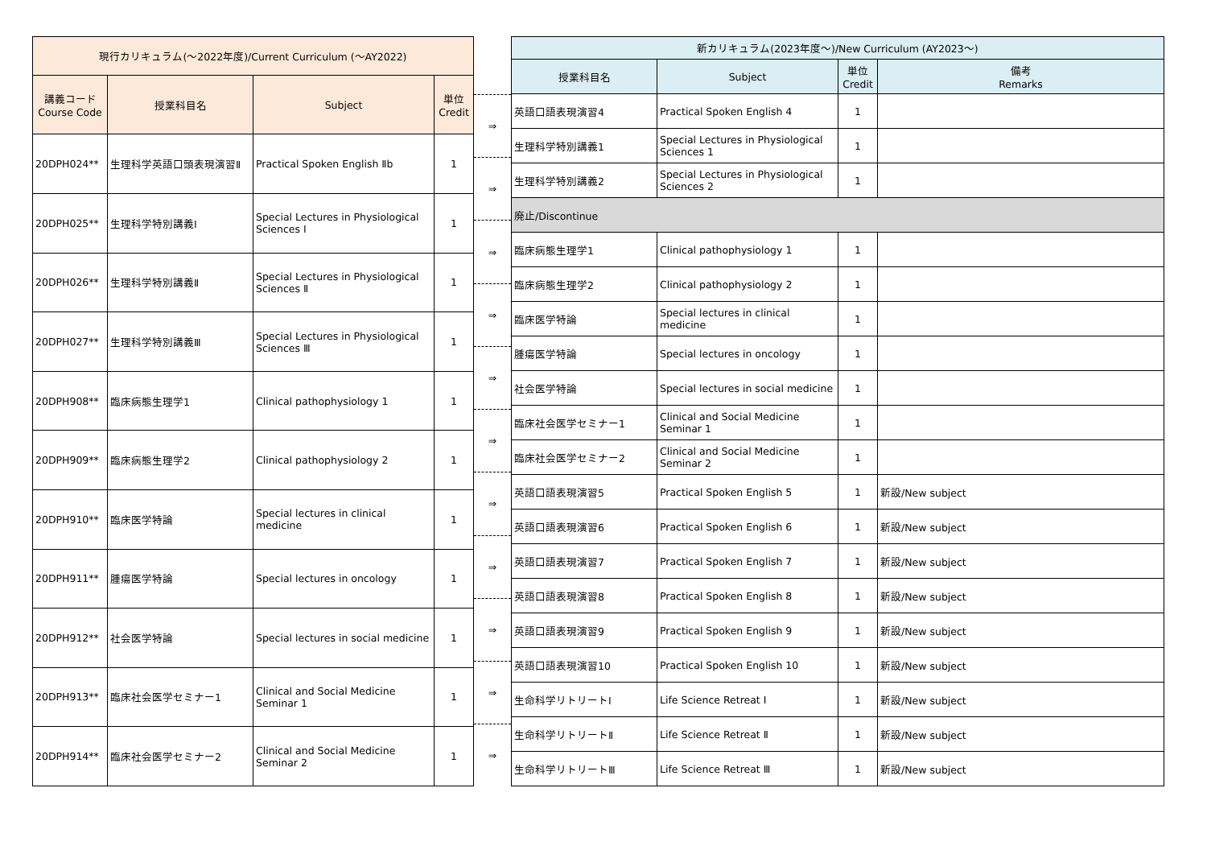| 現行カリキュラム(～2022年度)/Current Curriculum (～AY2022) | | | |
| --- | --- | --- | --- |
| 講義コード Course Code | 授業科目名 | Subject | 単位 Credit |
| 20DPH024** | 生理科学英語口頭表現演習Ⅱ | Practical Spoken English Ⅱb | 1 |
| 20DPH025** | 生理科学特別講義Ⅰ | Special Lectures in Physiological Sciences Ⅰ | 1 |
| 20DPH026** | 生理科学特別講義Ⅱ | Special Lectures in Physiological Sciences Ⅱ | 1 |
| 20DPH027** | 生理科学特別講義Ⅲ | Special Lectures in Physiological Sciences Ⅲ | 1 |
| 20DPH908** | 臨床病態生理学1 | Clinical pathophysiology 1 | 1 |
| 20DPH909** | 臨床病態生理学2 | Clinical pathophysiology 2 | 1 |
| 20DPH910** | 臨床医学特論 | Special lectures in clinical medicine | 1 |
| 20DPH911** | 腫瘍医学特論 | Special lectures in oncology | 1 |
| 20DPH912** | 社会医学特論 | Special lectures in social medicine | 1 |
| 20DPH913** | 臨床社会医学セミナー1 | Clinical and Social Medicine Seminar 1 | 1 |
| 20DPH914** | 臨床社会医学セミナー2 | Clinical and Social Medicine Seminar 2 | 1 |
| ⇒ |
| ⇒ |
| ⇒ |
| ⇒ |
| ⇒ |
| ⇒ |
| ⇒ |
| ⇒ |
| ⇒ |
| ⇒ |
| ⇒ |
| 新カリキュラム(2023年度～)/New Curriculum (AY2023～) | | | |
| --- | --- | --- | --- |
| 授業科目名 | Subject | 単位 Credit | 備考 Remarks |
| 英語口語表現演習4 | Practical Spoken English 4 | 1 | |
| 生理科学特別講義1 | Special Lectures in Physiological Sciences 1 | 1 | |
| 生理科学特別講義2 | Special Lectures in Physiological Sciences 2 | 1 | |
| 廃止/Discontinue | | | |
| 臨床病態生理学1 | Clinical pathophysiology 1 | 1 | |
| 臨床病態生理学2 | Clinical pathophysiology 2 | 1 | |
| 臨床医学特論 | Special lectures in clinical medicine | 1 | |
| 腫瘍医学特論 | Special lectures in oncology | 1 | |
| 社会医学特論 | Special lectures in social medicine | 1 | |
| 臨床社会医学セミナー1 | Clinical and Social Medicine Seminar 1 | 1 | |
| 臨床社会医学セミナー2 | Clinical and Social Medicine Seminar 2 | 1 | |
| 英語口語表現演習5 | Practical Spoken English 5 | 1 | 新設/New subject |
| 英語口語表現演習6 | Practical Spoken English 6 | 1 | 新設/New subject |
| 英語口語表現演習7 | Practical Spoken English 7 | 1 | 新設/New subject |
| 英語口語表現演習8 | Practical Spoken English 8 | 1 | 新設/New subject |
| 英語口語表現演習9 | Practical Spoken English 9 | 1 | 新設/New subject |
| 英語口語表現演習10 | Practical Spoken English 10 | 1 | 新設/New subject |
| 生命科学リトリートⅠ | Life Science Retreat Ⅰ | 1 | 新設/New subject |
| 生命科学リトリートⅡ | Life Science Retreat Ⅱ | 1 | 新設/New subject |
| 生命科学リトリートⅢ | Life Science Retreat Ⅲ | 1 | 新設/New subject |